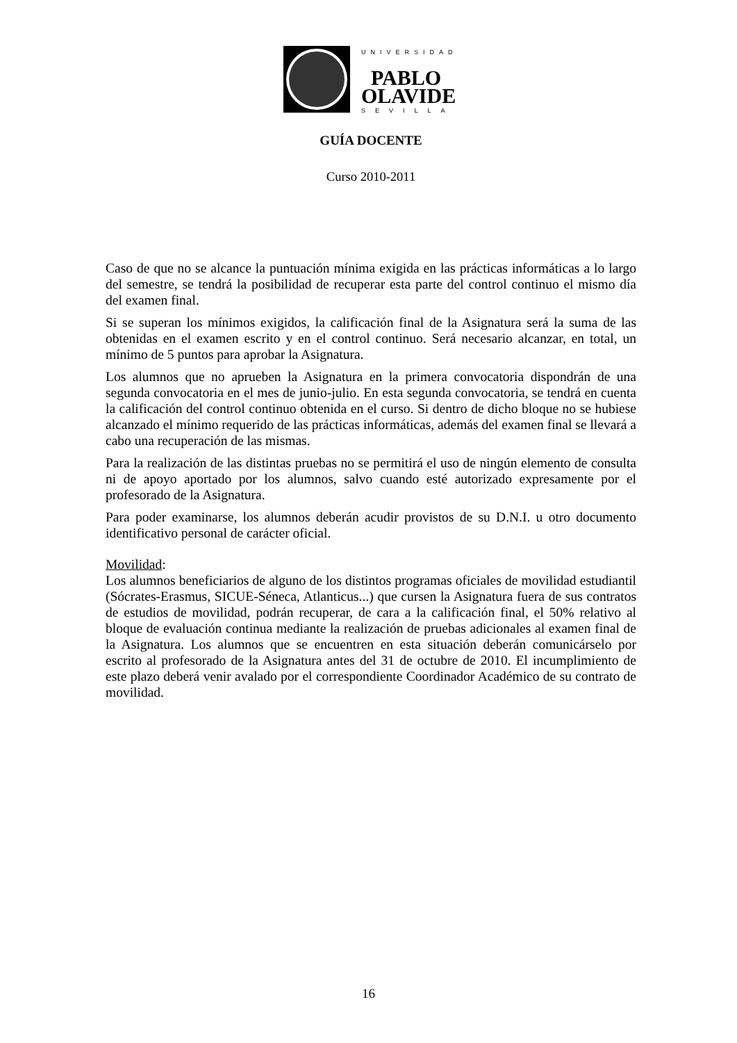UNIVERSIDAD
PABLO
OLAVIDE
SEVILLA
GUÍA DOCENTE
Curso 2010-2011
Caso de que no se alcance la puntuación mínima exigida en las prácticas informáticas a lo largo del semestre, se tendrá la posibilidad de recuperar esta parte del control continuo el mismo día del examen final.
Si se superan los mínimos exigidos, la calificación final de la Asignatura será la suma de las obtenidas en el examen escrito y en el control continuo. Será necesario alcanzar, en total, un mínimo de 5 puntos para aprobar la Asignatura.
Los alumnos que no aprueben la Asignatura en la primera convocatoria dispondrán de una segunda convocatoria en el mes de junio-julio. En esta segunda convocatoria, se tendrá en cuenta la calificación del control continuo obtenida en el curso. Si dentro de dicho bloque no se hubiese alcanzado el mínimo requerido de las prácticas informáticas, además del examen final se llevará a cabo una recuperación de las mismas.
Para la realización de las distintas pruebas no se permitirá el uso de ningún elemento de consulta ni de apoyo aportado por los alumnos, salvo cuando esté autorizado expresamente por el profesorado de la Asignatura.
Para poder examinarse, los alumnos deberán acudir provistos de su D.N.I. u otro documento identificativo personal de carácter oficial.
Movilidad:
Los alumnos beneficiarios de alguno de los distintos programas oficiales de movilidad estudiantil (Sócrates-Erasmus, SICUE-Séneca, Atlanticus...) que cursen la Asignatura fuera de sus contratos de estudios de movilidad, podrán recuperar, de cara a la calificación final, el 50% relativo al bloque de evaluación continua mediante la realización de pruebas adicionales al examen final de la Asignatura. Los alumnos que se encuentren en esta situación deberán comunicárselo por escrito al profesorado de la Asignatura antes del 31 de octubre de 2010. El incumplimiento de este plazo deberá venir avalado por el correspondiente Coordinador Académico de su contrato de movilidad.
16